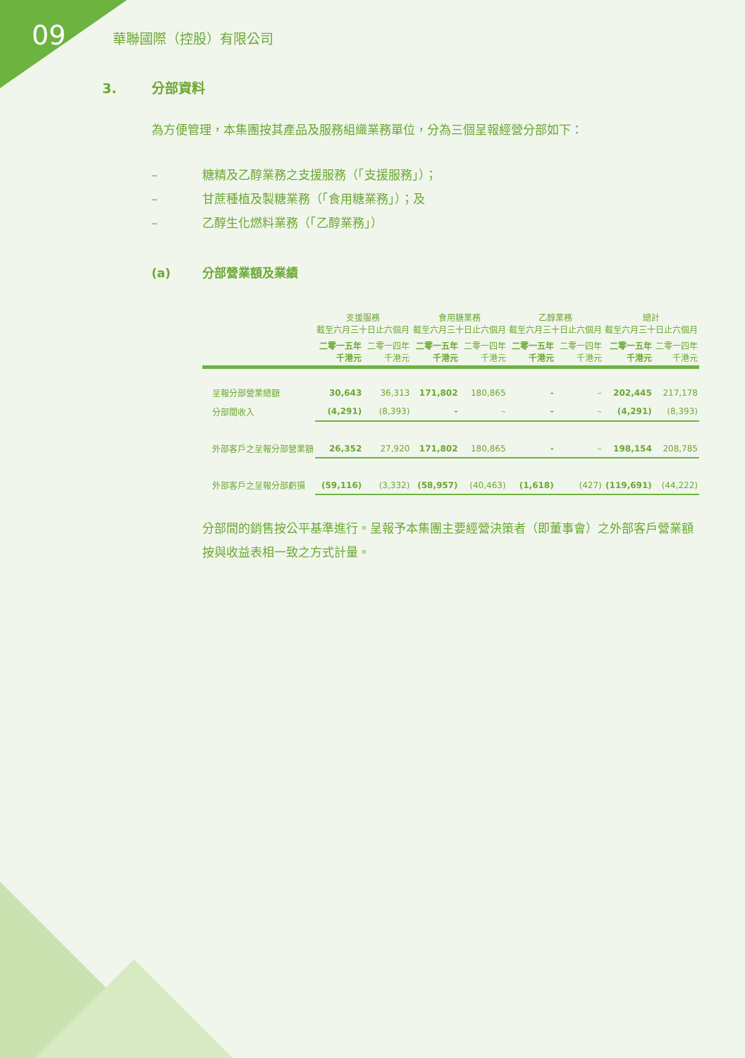09 華聯國際（控股）有限公司
3. 分部資料
為方便管理，本集團按其產品及服務組織業務單位，分為三個呈報經營分部如下：
– 糖精及乙醇業務之支援服務（「支援服務」）；
– 甘蔗種植及製糖業務（「食用糖業務」）；及
– 乙醇生化燃料業務（「乙醇業務」）
(a) 分部營業額及業績
| | 支援服務 截至六月三十日止六個月 | | 食用糖業務 截至六月三十日止六個月 | | 乙醇業務 截至六月三十日止六個月 | | 總計 截至六月三十日止六個月 | |
| --- | --- | --- | --- | --- | --- | --- | --- | --- |
| | 二零一五年 千港元 | 二零一四年 千港元 | 二零一五年 千港元 | 二零一四年 千港元 | 二零一五年 千港元 | 二零一四年 千港元 | 二零一五年 千港元 | 二零一四年 千港元 |
| 呈報分部營業總額 | 30,643 | 36,313 | 171,802 | 180,865 | - | – | 202,445 | 217,178 |
| 分部間收入 | (4,291) | (8,393) | - | – | - | – | (4,291) | (8,393) |
| 外部客戶之呈報分部營業額 | 26,352 | 27,920 | 171,802 | 180,865 | - | – | 198,154 | 208,785 |
| 外部客戶之呈報分部虧損 | (59,116) | (3,332) | (58,957) | (40,463) | (1,618) | (427) | (119,691) | (44,222) |
分部間的銷售按公平基準進行。呈報予本集團主要經營決策者（即董事會）之外部客戶營業額按與收益表相一致之方式計量。